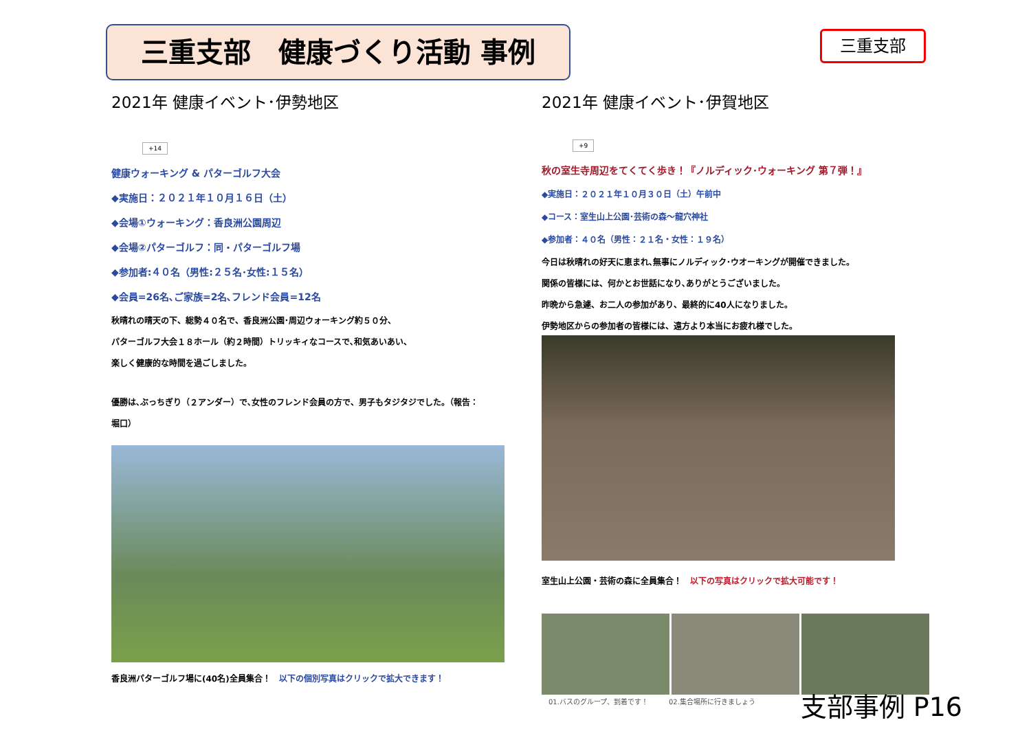三重支部　健康づくり活動 事例 三重支部
2021年 健康イベント･伊勢地区
+14
健康ウォーキング & パターゴルフ大会
◆実施日：２０２１年１０月１６日（土）
◆会場①ウォーキング：香良洲公園周辺
◆会場②パターゴルフ：同・パターゴルフ場
◆参加者:４０名（男性:２５名･女性:１５名）
◆会員=26名､ご家族=2名､フレンド会員=12名
秋晴れの晴天の下、総勢４０名で、香良洲公園･周辺ウォーキング約５０分、
パターゴルフ大会１８ホール（約２時間）トリッキィなコースで､和気あいあい、
楽しく健康的な時間を過ごしました。
優勝は､ぶっちぎり（２アンダー）で､女性のフレンド会員の方で、男子もタジタジでした。（報告：
堀口）
香良洲パターゴルフ場に(40名)全員集合！　以下の個別写真はクリックで拡大できます！
2021年 健康イベント･伊賀地区
+9
秋の室生寺周辺をてくてく歩き！『ノルディック･ウォーキング 第７弾！』
◆実施日：２０２１年１０月３０日（土）午前中
◆コース：室生山上公園･芸術の森～龍穴神社
◆参加者：４０名（男性：２１名・女性：１９名）
今日は秋晴れの好天に恵まれ､無事にノルディック･ウオーキングが開催できました。
関係の皆様には、何かとお世話になり､ありがとうございました。
昨晩から急遽、お二人の参加があり、最終的に40人になりました。
伊勢地区からの参加者の皆様には、遠方より本当にお疲れ様でした。
室生山上公園・芸術の森に全員集合！　以下の写真はクリックで拡大可能です！
　01.バスのグループ、到着です！　　　02.集合場所に行きましょう
支部事例 P16